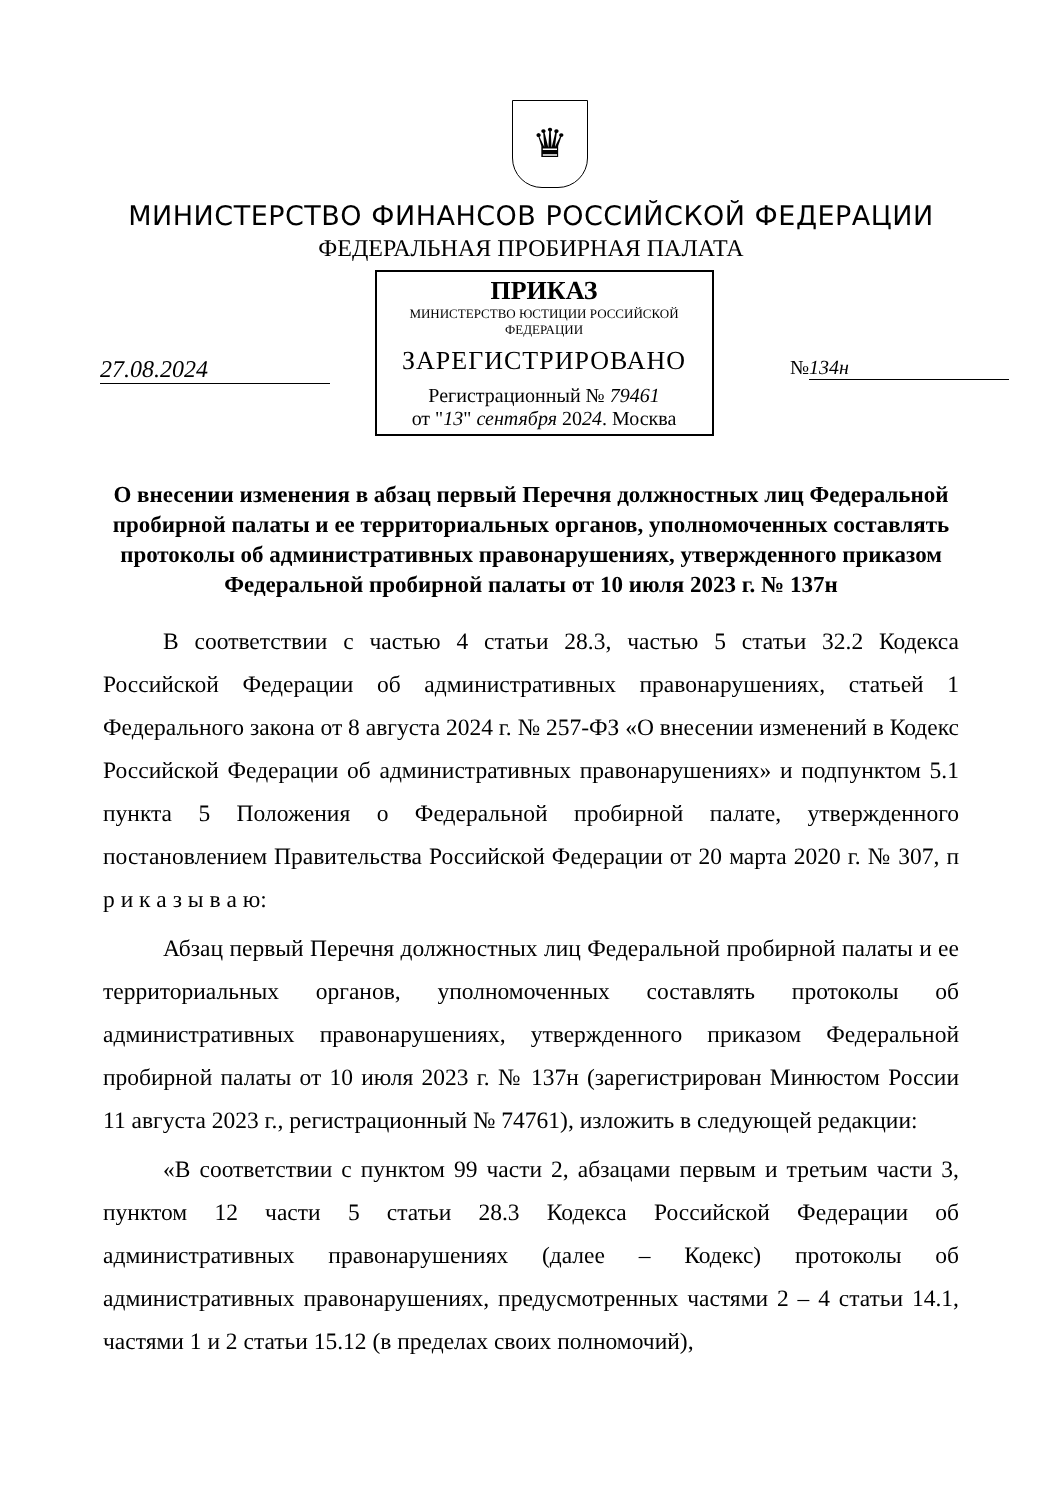♛
МИНИСТЕРСТВО ФИНАНСОВ РОССИЙСКОЙ ФЕДЕРАЦИИ
ФЕДЕРАЛЬНАЯ ПРОБИРНАЯ ПАЛАТА
ПРИКАЗ
МИНИСТЕРСТВО ЮСТИЦИИ РОССИЙСКОЙ ФЕДЕРАЦИИ
ЗАРЕГИСТРИРОВАНО
Регистрационный № 79461
от "13" сентября 2024. Москва
27.08.2024
№ 134н
О внесении изменения в абзац первый Перечня должностных лиц Федеральной пробирной палаты и ее территориальных органов, уполномоченных составлять протоколы об административных правонарушениях, утвержденного приказом Федеральной пробирной палаты от 10 июля 2023 г. № 137н
В соответствии с частью 4 статьи 28.3, частью 5 статьи 32.2 Кодекса Российской Федерации об административных правонарушениях, статьей 1 Федерального закона от 8 августа 2024 г. № 257-ФЗ «О внесении изменений в Кодекс Российской Федерации об административных правонарушениях» и подпунктом 5.1 пункта 5 Положения о Федеральной пробирной палате, утвержденного постановлением Правительства Российской Федерации от 20 марта 2020 г. № 307, п р и к а з ы в а ю:
Абзац первый Перечня должностных лиц Федеральной пробирной палаты и ее территориальных органов, уполномоченных составлять протоколы об административных правонарушениях, утвержденного приказом Федеральной пробирной палаты от 10 июля 2023 г. № 137н (зарегистрирован Минюстом России 11 августа 2023 г., регистрационный № 74761), изложить в следующей редакции:
«В соответствии с пунктом 99 части 2, абзацами первым и третьим части 3, пунктом 12 части 5 статьи 28.3 Кодекса Российской Федерации об административных правонарушениях (далее – Кодекс) протоколы об административных правонарушениях, предусмотренных частями 2 – 4 статьи 14.1, частями 1 и 2 статьи 15.12 (в пределах своих полномочий),